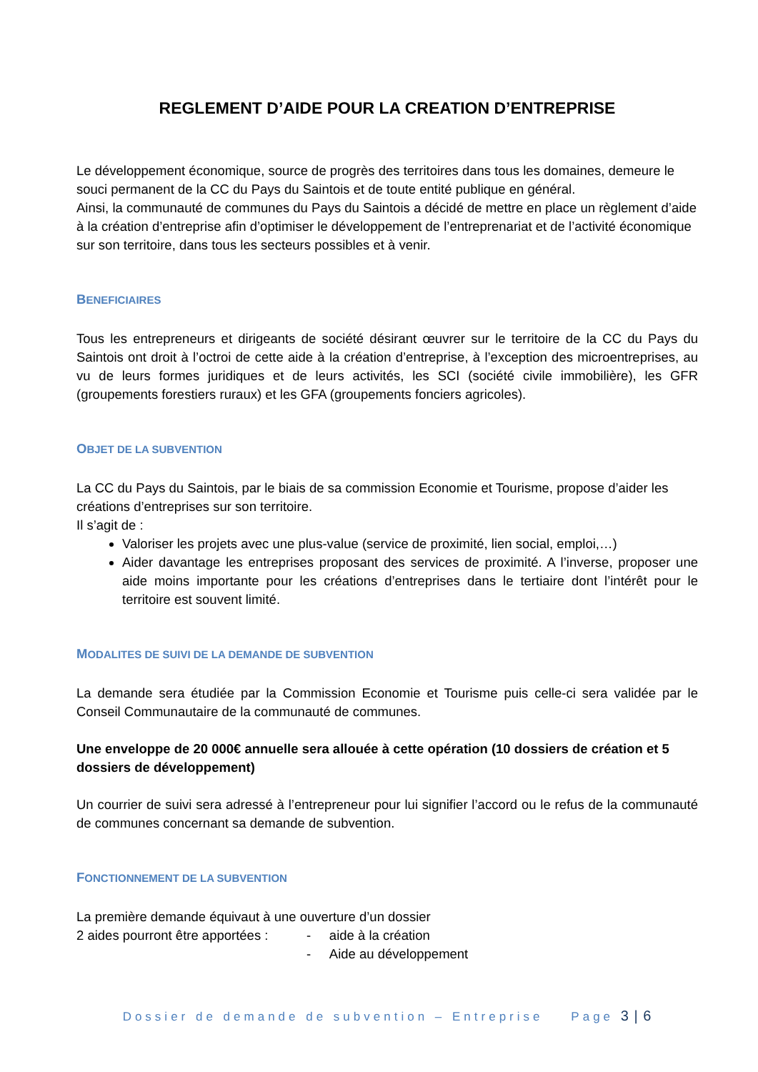REGLEMENT D’AIDE POUR LA CREATION D’ENTREPRISE
Le développement économique, source de progrès des territoires dans tous les domaines, demeure le souci permanent de la CC du Pays du Saintois et de toute entité publique en général.
Ainsi, la communauté de communes du Pays du Saintois a décidé de mettre en place un règlement d’aide à la création d’entreprise afin d’optimiser le développement de l’entreprenariat et de l’activité économique sur son territoire, dans tous les secteurs possibles et à venir.
BENEFICIAIRES
Tous les entrepreneurs et dirigeants de société désirant œuvrer sur le territoire de la CC du Pays du Saintois ont droit à l’octroi de cette aide à la création d’entreprise, à l’exception des microentreprises, au vu de leurs formes juridiques et de leurs activités, les SCI (société civile immobilière), les GFR (groupements forestiers ruraux) et les GFA (groupements fonciers agricoles).
OBJET DE LA SUBVENTION
La CC du Pays du Saintois, par le biais de sa commission Economie et Tourisme, propose d’aider les créations d’entreprises sur son territoire.
Il s’agit de :
Valoriser les projets avec une plus-value (service de proximité, lien social, emploi,…)
Aider davantage les entreprises proposant des services de proximité. A l’inverse, proposer une aide moins importante pour les créations d’entreprises dans le tertiaire dont l’intérêt pour le territoire est souvent limité.
MODALITES DE SUIVI DE LA DEMANDE DE SUBVENTION
La demande sera étudiée par la Commission Economie et Tourisme puis celle-ci sera validée par le Conseil Communautaire de la communauté de communes.
Une enveloppe de 20 000€ annuelle sera allouée à cette opération (10 dossiers de création et 5 dossiers de développement)
Un courrier de suivi sera adressé à l’entrepreneur pour lui signifier l’accord ou le refus de la communauté de communes concernant sa demande de subvention.
FONCTIONNEMENT DE LA SUBVENTION
La première demande équivaut à une ouverture d’un dossier
2 aides pourront être apportées : - aide à la création
- Aide au développement
Dossier de demande de subvention – Entreprise Page 3 | 6